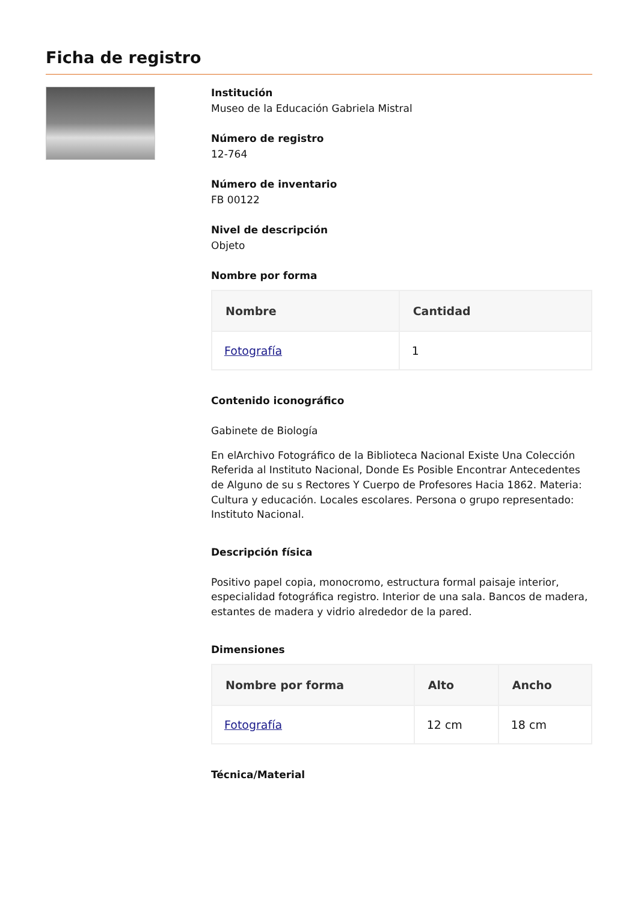Ficha de registro
Institución
Museo de la Educación Gabriela Mistral
Número de registro
12-764
Número de inventario
FB 00122
Nivel de descripción
Objeto
Nombre por forma
| Nombre | Cantidad |
| --- | --- |
| Fotografía | 1 |
Contenido iconográfico
Gabinete de Biología
En elArchivo Fotográfico de la Biblioteca Nacional Existe Una Colección Referida al Instituto Nacional, Donde Es Posible Encontrar Antecedentes de Alguno de su s Rectores Y Cuerpo de Profesores Hacia 1862. Materia: Cultura y educación. Locales escolares. Persona o grupo representado: Instituto Nacional.
Descripción física
Positivo papel copia, monocromo, estructura formal paisaje interior, especialidad fotográfica registro. Interior de una sala. Bancos de madera, estantes de madera y vidrio alrededor de la pared.
Dimensiones
| Nombre por forma | Alto | Ancho |
| --- | --- | --- |
| Fotografía | 12 cm | 18 cm |
Técnica/Material